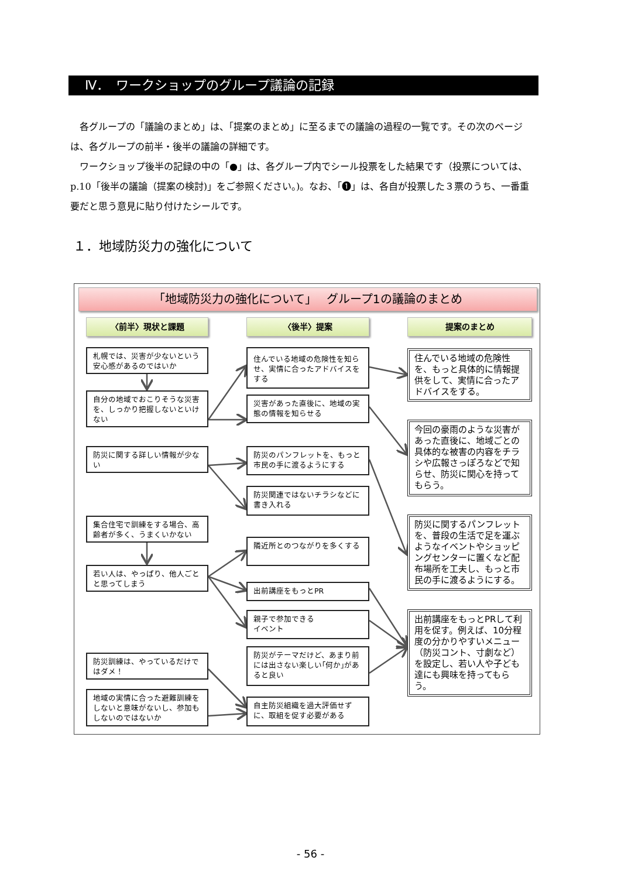Ⅳ．　ワークショップのグループ議論の記録
各グループの「議論のまとめ」は、「提案のまとめ」に至るまでの議論の過程の一覧です。その次のページは、各グループの前半・後半の議論の詳細です。
ワークショップ後半の記録の中の「●」は、各グループ内でシール投票をした結果です（投票については、p.10「後半の議論（提案の検討)」をご参照ください。)。なお、「❶」は、各自が投票した３票のうち、一番重要だと思う意見に貼り付けたシールです。
１．地域防災力の強化について
「地域防災力の強化について」　 グループ1の議論のまとめ
〈前半〉現状と課題
札幌では、災害が少ないという安心感があるのではいか
自分の地域でおこりそうな災害を、しっかり把握しないといけない
防災に関する詳しい情報が少ない
集合住宅で訓練をする場合、高齢者が多く、うまくいかない
若い人は、やっぱり、他人ごとと思ってしまう
防災訓練は、やっているだけではダメ！
地域の実情に合った避難訓練をしないと意味がないし、参加もしないのではないか
〈後半〉提案
住んでいる地域の危険性を知らせ、実情に合ったアドバイスをする
災害があった直後に、地域の実態の情報を知らせる
防災のパンフレットを、もっと市民の手に渡るようにする
防災関連ではないチラシなどに書き入れる
隣近所とのつながりを多くする
出前講座をもっとPR
親子で参加できる
イベント
防災がテーマだけど、あまり前には出さない楽しい｢何か｣があると良い
自主防災組織を過大評価せずに、取組を促す必要がある
提案のまとめ
住んでいる地域の危険性を、もっと具体的に情報提供をして、実情に合ったアドバイスをする。
今回の豪雨のような災害があった直後に、地域ごとの具体的な被害の内容をチラシや広報さっぽろなどで知らせ、防災に関心を持ってもらう。
防災に関するパンフレットを、普段の生活で足を運ぶようなイベントやショッピングセンターに置くなど配布場所を工夫し、もっと市民の手に渡るようにする。
出前講座をもっとPRして利用を促す。例えば、10分程度の分かりやすいメニュー（防災コント、寸劇など）を設定し、若い人や子ども達にも興味を持ってもらう。
- 56 -